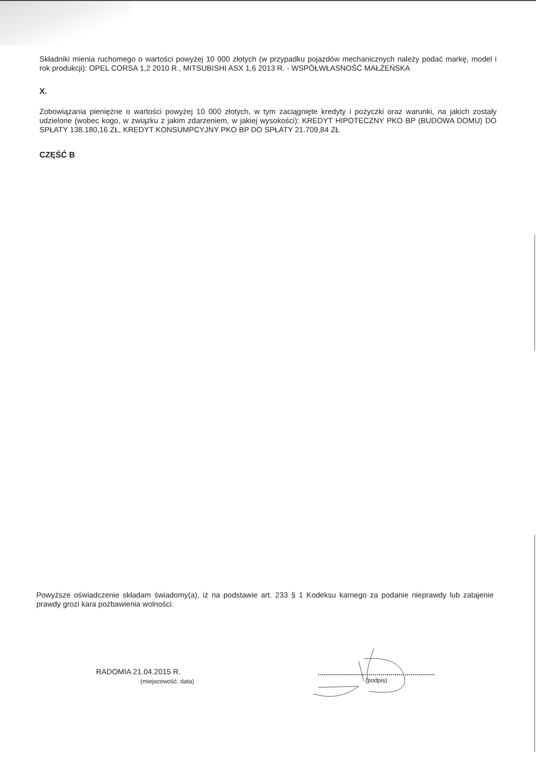Składniki mienia ruchomego o wartości powyżej 10 000 złotych (w przypadku pojazdów mechanicznych należy podać markę, model i rok produkcji): OPEL CORSA 1,2 2010 R., MITSUBISHI ASX 1,6 2013 R. - WSPÓŁWŁASNOŚĆ MAŁŻEŃSKA
X.
Zobowiązania pieniężne o wartości powyżej 10 000 złotych, w tym zaciągnięte kredyty i pożyczki oraz warunki, na jakich zostały udzielone (wobec kogo, w związku z jakim zdarzeniem, w jakiej wysokości): KREDYT HIPOTECZNY PKO BP (BUDOWA DOMU) DO SPŁATY 138.180,16 ZŁ, KREDYT KONSUMPCYJNY PKO BP DO SPŁATY 21.709,84 ZŁ
CZĘŚĆ B
Powyższe oświadczenie składam świadomy(a), iż na podstawie art. 233 § 1 Kodeksu karnego za podanie nieprawdy lub zatajenie prawdy grozi kara pozbawienia wolności.
RADOMIA 21.04.2015 R.
(miejscowość, data)
(podpis)